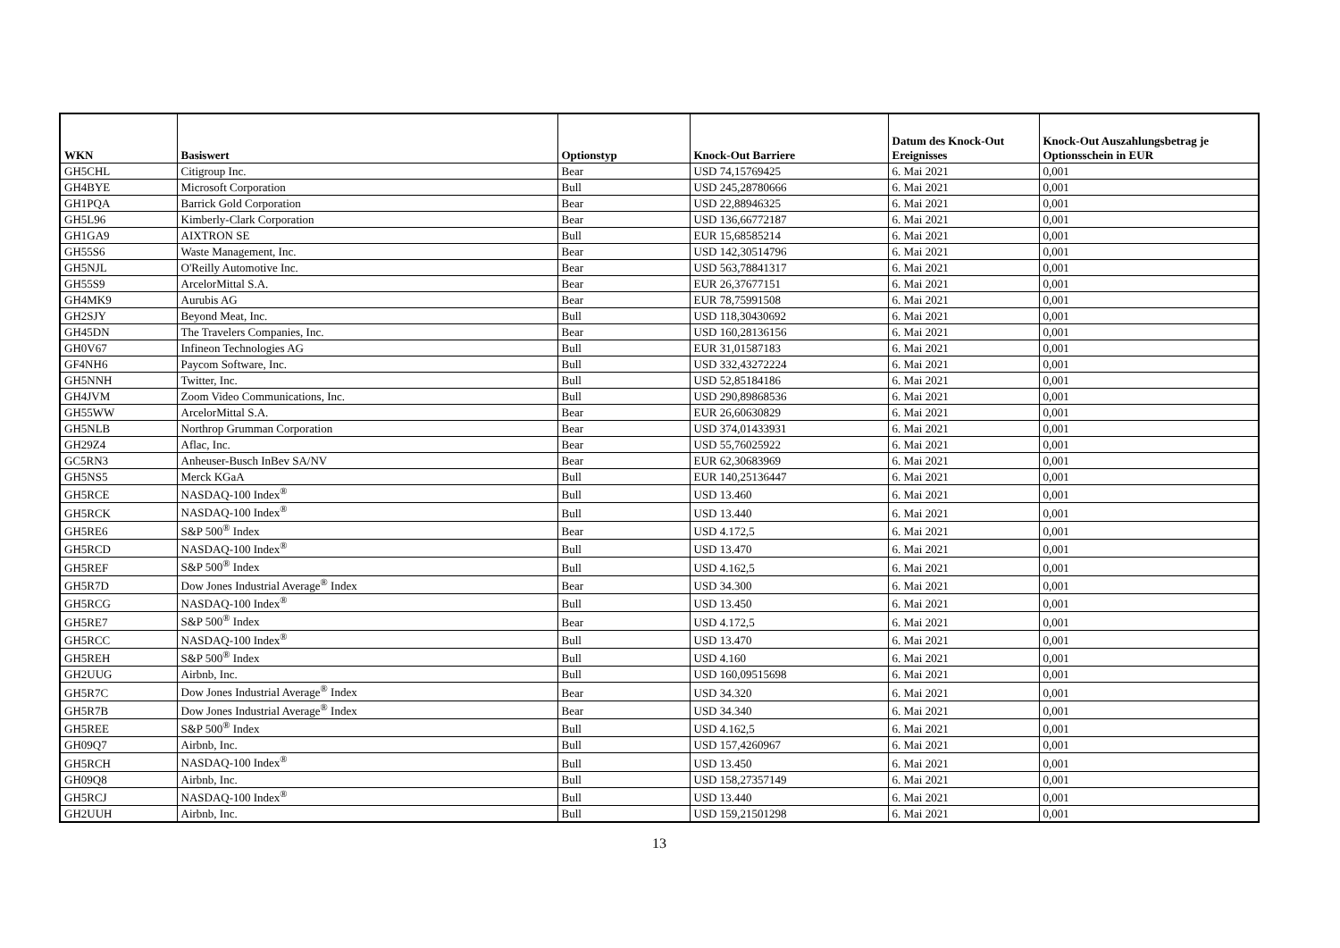| WKN | Basiswert | Optionstyp | Knock-Out Barriere | Datum des Knock-Out Ereignisses | Knock-Out Auszahlungsbetrag je Optionsschein in EUR |
| --- | --- | --- | --- | --- | --- |
| GH5CHL | Citigroup Inc. | Bear | USD 74,15769425 | 6. Mai 2021 | 0,001 |
| GH4BYE | Microsoft Corporation | Bull | USD 245,28780666 | 6. Mai 2021 | 0,001 |
| GH1PQA | Barrick Gold Corporation | Bear | USD 22,88946325 | 6. Mai 2021 | 0,001 |
| GH5L96 | Kimberly-Clark Corporation | Bear | USD 136,66772187 | 6. Mai 2021 | 0,001 |
| GH1GA9 | AIXTRON SE | Bull | EUR 15,68585214 | 6. Mai 2021 | 0,001 |
| GH55S6 | Waste Management, Inc. | Bear | USD 142,30514796 | 6. Mai 2021 | 0,001 |
| GH5NJL | O'Reilly Automotive Inc. | Bear | USD 563,78841317 | 6. Mai 2021 | 0,001 |
| GH55S9 | ArcelorMittal S.A. | Bear | EUR 26,37677151 | 6. Mai 2021 | 0,001 |
| GH4MK9 | Aurubis AG | Bear | EUR 78,75991508 | 6. Mai 2021 | 0,001 |
| GH2SJY | Beyond Meat, Inc. | Bull | USD 118,30430692 | 6. Mai 2021 | 0,001 |
| GH45DN | The Travelers Companies, Inc. | Bear | USD 160,28136156 | 6. Mai 2021 | 0,001 |
| GH0V67 | Infineon Technologies AG | Bull | EUR 31,01587183 | 6. Mai 2021 | 0,001 |
| GF4NH6 | Paycom Software, Inc. | Bull | USD 332,43272224 | 6. Mai 2021 | 0,001 |
| GH5NNH | Twitter, Inc. | Bull | USD 52,85184186 | 6. Mai 2021 | 0,001 |
| GH4JVM | Zoom Video Communications, Inc. | Bull | USD 290,89868536 | 6. Mai 2021 | 0,001 |
| GH55WW | ArcelorMittal S.A. | Bear | EUR 26,60630829 | 6. Mai 2021 | 0,001 |
| GH5NLB | Northrop Grumman Corporation | Bear | USD 374,01433931 | 6. Mai 2021 | 0,001 |
| GH29Z4 | Aflac, Inc. | Bear | USD 55,76025922 | 6. Mai 2021 | 0,001 |
| GC5RN3 | Anheuser-Busch InBev SA/NV | Bear | EUR 62,30683969 | 6. Mai 2021 | 0,001 |
| GH5NS5 | Merck KGaA | Bull | EUR 140,25136447 | 6. Mai 2021 | 0,001 |
| GH5RCE | NASDAQ-100 Index<sup>®</sup> | Bull | USD 13.460 | 6. Mai 2021 | 0,001 |
| GH5RCK | NASDAQ-100 Index<sup>®</sup> | Bull | USD 13.440 | 6. Mai 2021 | 0,001 |
| GH5RE6 | S&P 500<sup>®</sup> Index | Bear | USD 4.172,5 | 6. Mai 2021 | 0,001 |
| GH5RCD | NASDAQ-100 Index<sup>®</sup> | Bull | USD 13.470 | 6. Mai 2021 | 0,001 |
| GH5REF | S&P 500<sup>®</sup> Index | Bull | USD 4.162,5 | 6. Mai 2021 | 0,001 |
| GH5R7D | Dow Jones Industrial Average<sup>®</sup> Index | Bear | USD 34.300 | 6. Mai 2021 | 0,001 |
| GH5RCG | NASDAQ-100 Index<sup>®</sup> | Bull | USD 13.450 | 6. Mai 2021 | 0,001 |
| GH5RE7 | S&P 500<sup>®</sup> Index | Bear | USD 4.172,5 | 6. Mai 2021 | 0,001 |
| GH5RCC | NASDAQ-100 Index<sup>®</sup> | Bull | USD 13.470 | 6. Mai 2021 | 0,001 |
| GH5REH | S&P 500<sup>®</sup> Index | Bull | USD 4.160 | 6. Mai 2021 | 0,001 |
| GH2UUG | Airbnb, Inc. | Bull | USD 160,09515698 | 6. Mai 2021 | 0,001 |
| GH5R7C | Dow Jones Industrial Average<sup>®</sup> Index | Bear | USD 34.320 | 6. Mai 2021 | 0,001 |
| GH5R7B | Dow Jones Industrial Average<sup>®</sup> Index | Bear | USD 34.340 | 6. Mai 2021 | 0,001 |
| GH5REE | S&P 500<sup>®</sup> Index | Bull | USD 4.162,5 | 6. Mai 2021 | 0,001 |
| GH09Q7 | Airbnb, Inc. | Bull | USD 157,4260967 | 6. Mai 2021 | 0,001 |
| GH5RCH | NASDAQ-100 Index<sup>®</sup> | Bull | USD 13.450 | 6. Mai 2021 | 0,001 |
| GH09Q8 | Airbnb, Inc. | Bull | USD 158,27357149 | 6. Mai 2021 | 0,001 |
| GH5RCJ | NASDAQ-100 Index<sup>®</sup> | Bull | USD 13.440 | 6. Mai 2021 | 0,001 |
| GH2UUH | Airbnb, Inc. | Bull | USD 159,21501298 | 6. Mai 2021 | 0,001 |
13